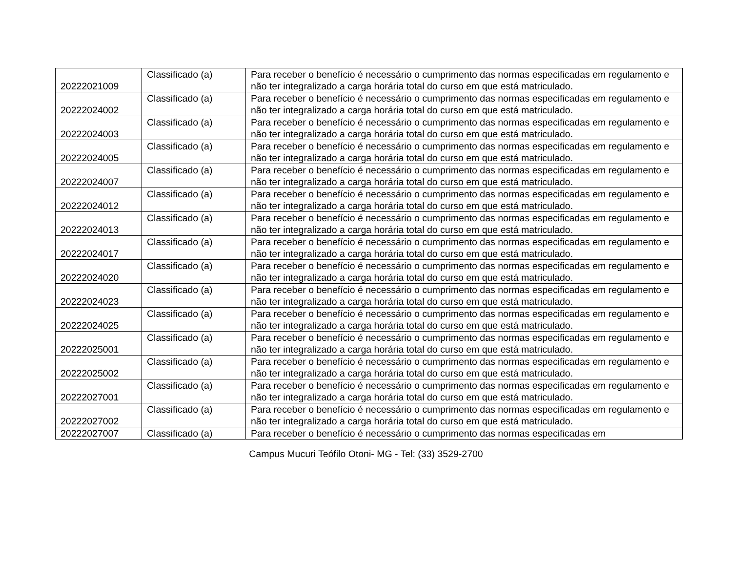| 20222021009 | Classificado (a) | Para receber o benefício é necessário o cumprimento das normas especificadas em regulamento e não ter integralizado a carga horária total do curso em que está matriculado. |
| 20222024002 | Classificado (a) | Para receber o benefício é necessário o cumprimento das normas especificadas em regulamento e não ter integralizado a carga horária total do curso em que está matriculado. |
| 20222024003 | Classificado (a) | Para receber o benefício é necessário o cumprimento das normas especificadas em regulamento e não ter integralizado a carga horária total do curso em que está matriculado. |
| 20222024005 | Classificado (a) | Para receber o benefício é necessário o cumprimento das normas especificadas em regulamento e não ter integralizado a carga horária total do curso em que está matriculado. |
| 20222024007 | Classificado (a) | Para receber o benefício é necessário o cumprimento das normas especificadas em regulamento e não ter integralizado a carga horária total do curso em que está matriculado. |
| 20222024012 | Classificado (a) | Para receber o benefício é necessário o cumprimento das normas especificadas em regulamento e não ter integralizado a carga horária total do curso em que está matriculado. |
| 20222024013 | Classificado (a) | Para receber o benefício é necessário o cumprimento das normas especificadas em regulamento e não ter integralizado a carga horária total do curso em que está matriculado. |
| 20222024017 | Classificado (a) | Para receber o benefício é necessário o cumprimento das normas especificadas em regulamento e não ter integralizado a carga horária total do curso em que está matriculado. |
| 20222024020 | Classificado (a) | Para receber o benefício é necessário o cumprimento das normas especificadas em regulamento e não ter integralizado a carga horária total do curso em que está matriculado. |
| 20222024023 | Classificado (a) | Para receber o benefício é necessário o cumprimento das normas especificadas em regulamento e não ter integralizado a carga horária total do curso em que está matriculado. |
| 20222024025 | Classificado (a) | Para receber o benefício é necessário o cumprimento das normas especificadas em regulamento e não ter integralizado a carga horária total do curso em que está matriculado. |
| 20222025001 | Classificado (a) | Para receber o benefício é necessário o cumprimento das normas especificadas em regulamento e não ter integralizado a carga horária total do curso em que está matriculado. |
| 20222025002 | Classificado (a) | Para receber o benefício é necessário o cumprimento das normas especificadas em regulamento e não ter integralizado a carga horária total do curso em que está matriculado. |
| 20222027001 | Classificado (a) | Para receber o benefício é necessário o cumprimento das normas especificadas em regulamento e não ter integralizado a carga horária total do curso em que está matriculado. |
| 20222027002 | Classificado (a) | Para receber o benefício é necessário o cumprimento das normas especificadas em regulamento e não ter integralizado a carga horária total do curso em que está matriculado. |
| 20222027007 | Classificado (a) | Para receber o benefício é necessário o cumprimento das normas especificadas em |
Campus Mucuri Teófilo Otoni- MG - Tel: (33) 3529-2700